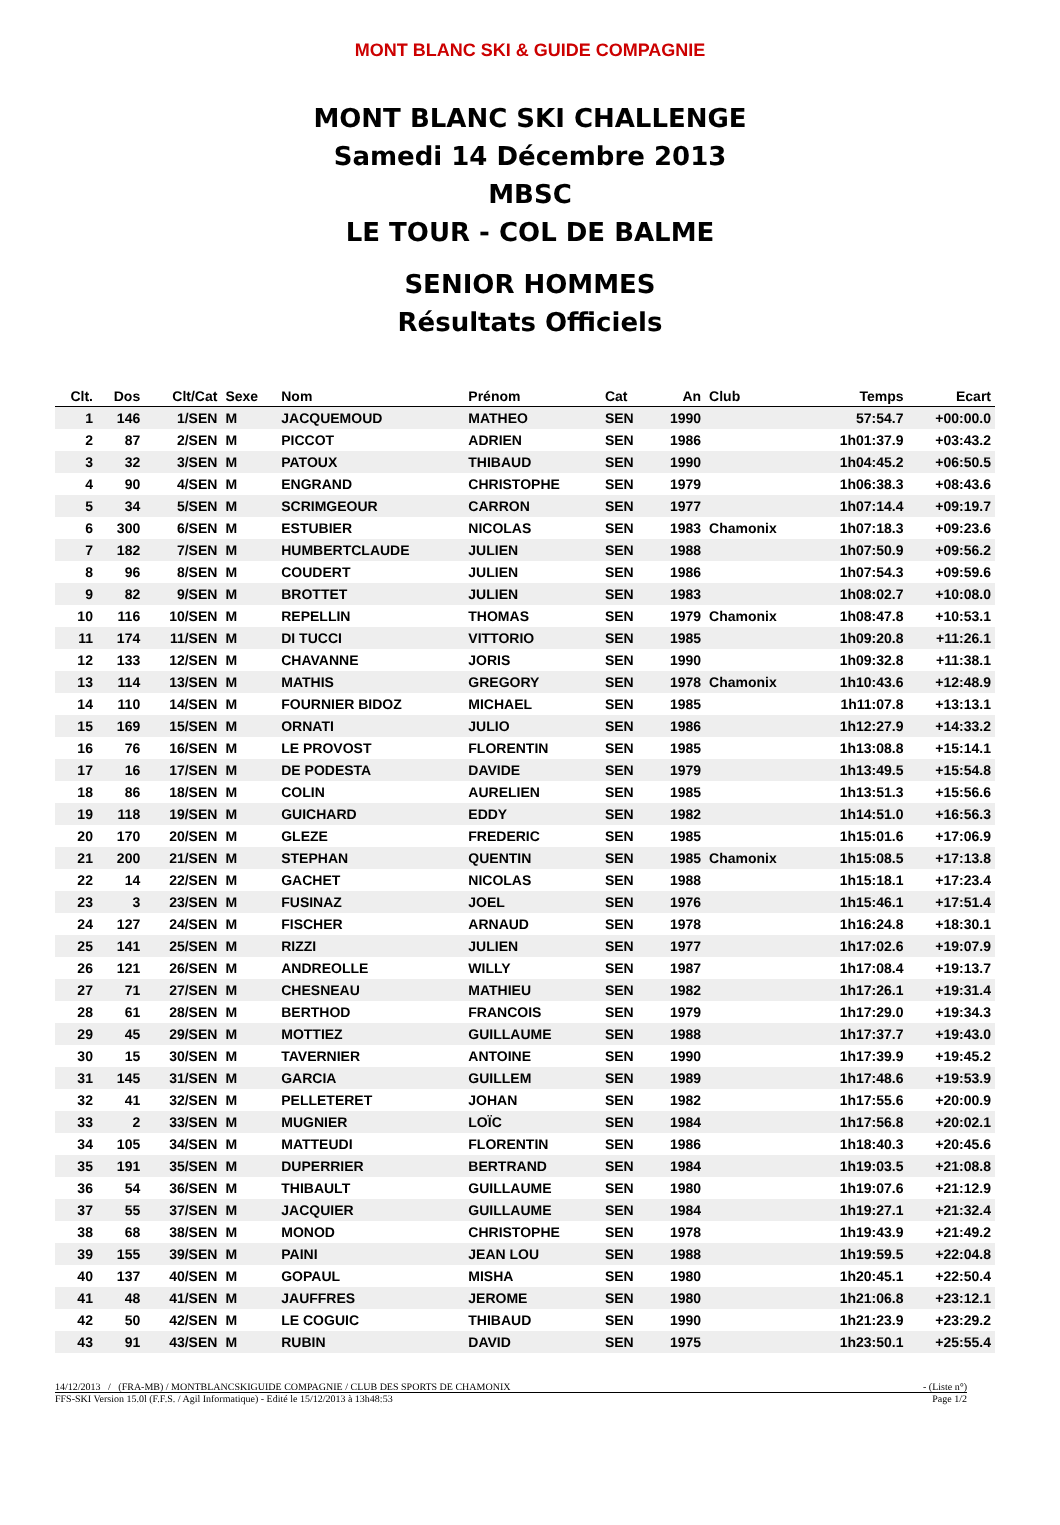MONT BLANC SKI & GUIDE COMPAGNIE
MONT BLANC SKI CHALLENGE
Samedi 14 Décembre 2013
MBSC
LE TOUR - COL DE BALME
SENIOR HOMMES
Résultats Officiels
| Clt. | Dos | Clt/Cat | Sexe | Nom | Prénom | Cat | An | Club | Temps | Ecart |
| --- | --- | --- | --- | --- | --- | --- | --- | --- | --- | --- |
| 1 | 146 | 1/SEN | M | JACQUEMOUD | MATHEO | SEN | 1990 | | 57:54.7 | +00:00.0 |
| 2 | 87 | 2/SEN | M | PICCOT | ADRIEN | SEN | 1986 | | 1h01:37.9 | +03:43.2 |
| 3 | 32 | 3/SEN | M | PATOUX | THIBAUD | SEN | 1990 | | 1h04:45.2 | +06:50.5 |
| 4 | 90 | 4/SEN | M | ENGRAND | CHRISTOPHE | SEN | 1979 | | 1h06:38.3 | +08:43.6 |
| 5 | 34 | 5/SEN | M | SCRIMGEOUR | CARRON | SEN | 1977 | | 1h07:14.4 | +09:19.7 |
| 6 | 300 | 6/SEN | M | ESTUBIER | NICOLAS | SEN | 1983 | Chamonix | 1h07:18.3 | +09:23.6 |
| 7 | 182 | 7/SEN | M | HUMBERTCLAUDE | JULIEN | SEN | 1988 | | 1h07:50.9 | +09:56.2 |
| 8 | 96 | 8/SEN | M | COUDERT | JULIEN | SEN | 1986 | | 1h07:54.3 | +09:59.6 |
| 9 | 82 | 9/SEN | M | BROTTET | JULIEN | SEN | 1983 | | 1h08:02.7 | +10:08.0 |
| 10 | 116 | 10/SEN | M | REPELLIN | THOMAS | SEN | 1979 | Chamonix | 1h08:47.8 | +10:53.1 |
| 11 | 174 | 11/SEN | M | DI TUCCI | VITTORIO | SEN | 1985 | | 1h09:20.8 | +11:26.1 |
| 12 | 133 | 12/SEN | M | CHAVANNE | JORIS | SEN | 1990 | | 1h09:32.8 | +11:38.1 |
| 13 | 114 | 13/SEN | M | MATHIS | GREGORY | SEN | 1978 | Chamonix | 1h10:43.6 | +12:48.9 |
| 14 | 110 | 14/SEN | M | FOURNIER BIDOZ | MICHAEL | SEN | 1985 | | 1h11:07.8 | +13:13.1 |
| 15 | 169 | 15/SEN | M | ORNATI | JULIO | SEN | 1986 | | 1h12:27.9 | +14:33.2 |
| 16 | 76 | 16/SEN | M | LE PROVOST | FLORENTIN | SEN | 1985 | | 1h13:08.8 | +15:14.1 |
| 17 | 16 | 17/SEN | M | DE PODESTA | DAVIDE | SEN | 1979 | | 1h13:49.5 | +15:54.8 |
| 18 | 86 | 18/SEN | M | COLIN | AURELIEN | SEN | 1985 | | 1h13:51.3 | +15:56.6 |
| 19 | 118 | 19/SEN | M | GUICHARD | EDDY | SEN | 1982 | | 1h14:51.0 | +16:56.3 |
| 20 | 170 | 20/SEN | M | GLEZE | FREDERIC | SEN | 1985 | | 1h15:01.6 | +17:06.9 |
| 21 | 200 | 21/SEN | M | STEPHAN | QUENTIN | SEN | 1985 | Chamonix | 1h15:08.5 | +17:13.8 |
| 22 | 14 | 22/SEN | M | GACHET | NICOLAS | SEN | 1988 | | 1h15:18.1 | +17:23.4 |
| 23 | 3 | 23/SEN | M | FUSINAZ | JOEL | SEN | 1976 | | 1h15:46.1 | +17:51.4 |
| 24 | 127 | 24/SEN | M | FISCHER | ARNAUD | SEN | 1978 | | 1h16:24.8 | +18:30.1 |
| 25 | 141 | 25/SEN | M | RIZZI | JULIEN | SEN | 1977 | | 1h17:02.6 | +19:07.9 |
| 26 | 121 | 26/SEN | M | ANDREOLLE | WILLY | SEN | 1987 | | 1h17:08.4 | +19:13.7 |
| 27 | 71 | 27/SEN | M | CHESNEAU | MATHIEU | SEN | 1982 | | 1h17:26.1 | +19:31.4 |
| 28 | 61 | 28/SEN | M | BERTHOD | FRANCOIS | SEN | 1979 | | 1h17:29.0 | +19:34.3 |
| 29 | 45 | 29/SEN | M | MOTTIEZ | GUILLAUME | SEN | 1988 | | 1h17:37.7 | +19:43.0 |
| 30 | 15 | 30/SEN | M | TAVERNIER | ANTOINE | SEN | 1990 | | 1h17:39.9 | +19:45.2 |
| 31 | 145 | 31/SEN | M | GARCIA | GUILLEM | SEN | 1989 | | 1h17:48.6 | +19:53.9 |
| 32 | 41 | 32/SEN | M | PELLETERET | JOHAN | SEN | 1982 | | 1h17:55.6 | +20:00.9 |
| 33 | 2 | 33/SEN | M | MUGNIER | LOÏC | SEN | 1984 | | 1h17:56.8 | +20:02.1 |
| 34 | 105 | 34/SEN | M | MATTEUDI | FLORENTIN | SEN | 1986 | | 1h18:40.3 | +20:45.6 |
| 35 | 191 | 35/SEN | M | DUPERRIER | BERTRAND | SEN | 1984 | | 1h19:03.5 | +21:08.8 |
| 36 | 54 | 36/SEN | M | THIBAULT | GUILLAUME | SEN | 1980 | | 1h19:07.6 | +21:12.9 |
| 37 | 55 | 37/SEN | M | JACQUIER | GUILLAUME | SEN | 1984 | | 1h19:27.1 | +21:32.4 |
| 38 | 68 | 38/SEN | M | MONOD | CHRISTOPHE | SEN | 1978 | | 1h19:43.9 | +21:49.2 |
| 39 | 155 | 39/SEN | M | PAINI | JEAN LOU | SEN | 1988 | | 1h19:59.5 | +22:04.8 |
| 40 | 137 | 40/SEN | M | GOPAUL | MISHA | SEN | 1980 | | 1h20:45.1 | +22:50.4 |
| 41 | 48 | 41/SEN | M | JAUFFRES | JEROME | SEN | 1980 | | 1h21:06.8 | +23:12.1 |
| 42 | 50 | 42/SEN | M | LE COGUIC | THIBAUD | SEN | 1990 | | 1h21:23.9 | +23:29.2 |
| 43 | 91 | 43/SEN | M | RUBIN | DAVID | SEN | 1975 | | 1h23:50.1 | +25:55.4 |
14/12/2013 / (FRA-MB) / MONTBLANCSKIGUIDE COMPAGNIE / CLUB DES SPORTS DE CHAMONIX - (Liste n°)
FFS-SKI Version 15.0l (F.F.S. / Agil Informatique) - Edité le 15/12/2013 à 13h48:53 Page 1/2